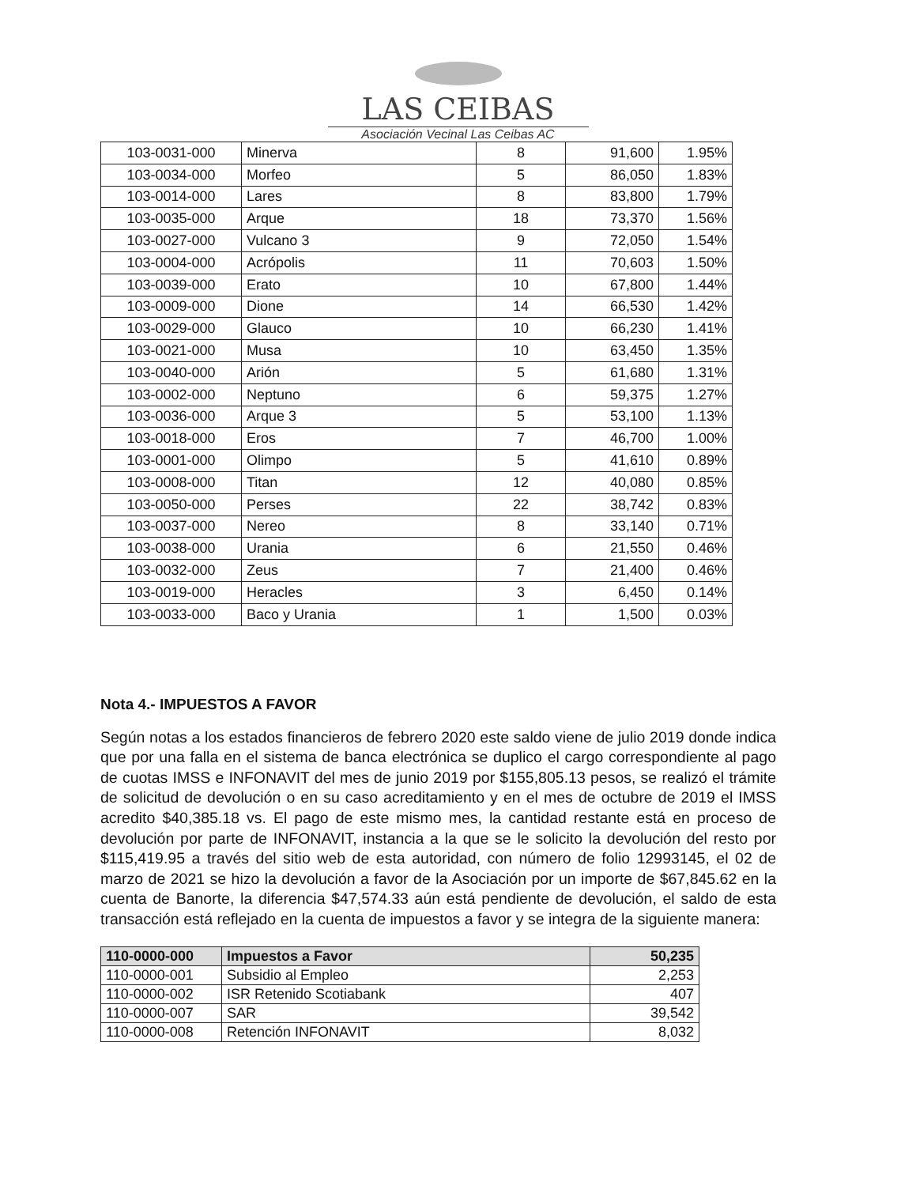LAS CEIBAS
Asociación Vecinal Las Ceibas AC
| 103-0031-000 | Minerva | 8 | 91,600 | 1.95% |
| 103-0034-000 | Morfeo | 5 | 86,050 | 1.83% |
| 103-0014-000 | Lares | 8 | 83,800 | 1.79% |
| 103-0035-000 | Arque | 18 | 73,370 | 1.56% |
| 103-0027-000 | Vulcano 3 | 9 | 72,050 | 1.54% |
| 103-0004-000 | Acrópolis | 11 | 70,603 | 1.50% |
| 103-0039-000 | Erato | 10 | 67,800 | 1.44% |
| 103-0009-000 | Dione | 14 | 66,530 | 1.42% |
| 103-0029-000 | Glauco | 10 | 66,230 | 1.41% |
| 103-0021-000 | Musa | 10 | 63,450 | 1.35% |
| 103-0040-000 | Arión | 5 | 61,680 | 1.31% |
| 103-0002-000 | Neptuno | 6 | 59,375 | 1.27% |
| 103-0036-000 | Arque 3 | 5 | 53,100 | 1.13% |
| 103-0018-000 | Eros | 7 | 46,700 | 1.00% |
| 103-0001-000 | Olimpo | 5 | 41,610 | 0.89% |
| 103-0008-000 | Titan | 12 | 40,080 | 0.85% |
| 103-0050-000 | Perses | 22 | 38,742 | 0.83% |
| 103-0037-000 | Nereo | 8 | 33,140 | 0.71% |
| 103-0038-000 | Urania | 6 | 21,550 | 0.46% |
| 103-0032-000 | Zeus | 7 | 21,400 | 0.46% |
| 103-0019-000 | Heracles | 3 | 6,450 | 0.14% |
| 103-0033-000 | Baco y Urania | 1 | 1,500 | 0.03% |
Nota 4.- IMPUESTOS A FAVOR
Según notas a los estados financieros de febrero 2020 este saldo viene de julio 2019 donde indica que por una falla en el sistema de banca electrónica se duplico el cargo correspondiente al pago de cuotas IMSS e INFONAVIT del mes de junio 2019 por $155,805.13 pesos, se realizó el trámite de solicitud de devolución o en su caso acreditamiento y en el mes de octubre de 2019 el IMSS acredito $40,385.18 vs. El pago de este mismo mes, la cantidad restante está en proceso de devolución por parte de INFONAVIT, instancia a la que se le solicito la devolución del resto por $115,419.95 a través del sitio web de esta autoridad, con número de folio 12993145, el 02 de marzo de 2021 se hizo la devolución a favor de la Asociación por un importe de $67,845.62 en la cuenta de Banorte, la diferencia $47,574.33 aún está pendiente de devolución, el saldo de esta transacción está reflejado en la cuenta de impuestos a favor y se integra de la siguiente manera:
| 110-0000-000 | Impuestos a Favor | 50,235 |
| --- | --- | --- |
| 110-0000-001 | Subsidio al Empleo | 2,253 |
| 110-0000-002 | ISR Retenido Scotiabank | 407 |
| 110-0000-007 | SAR | 39,542 |
| 110-0000-008 | Retención INFONAVIT | 8,032 |